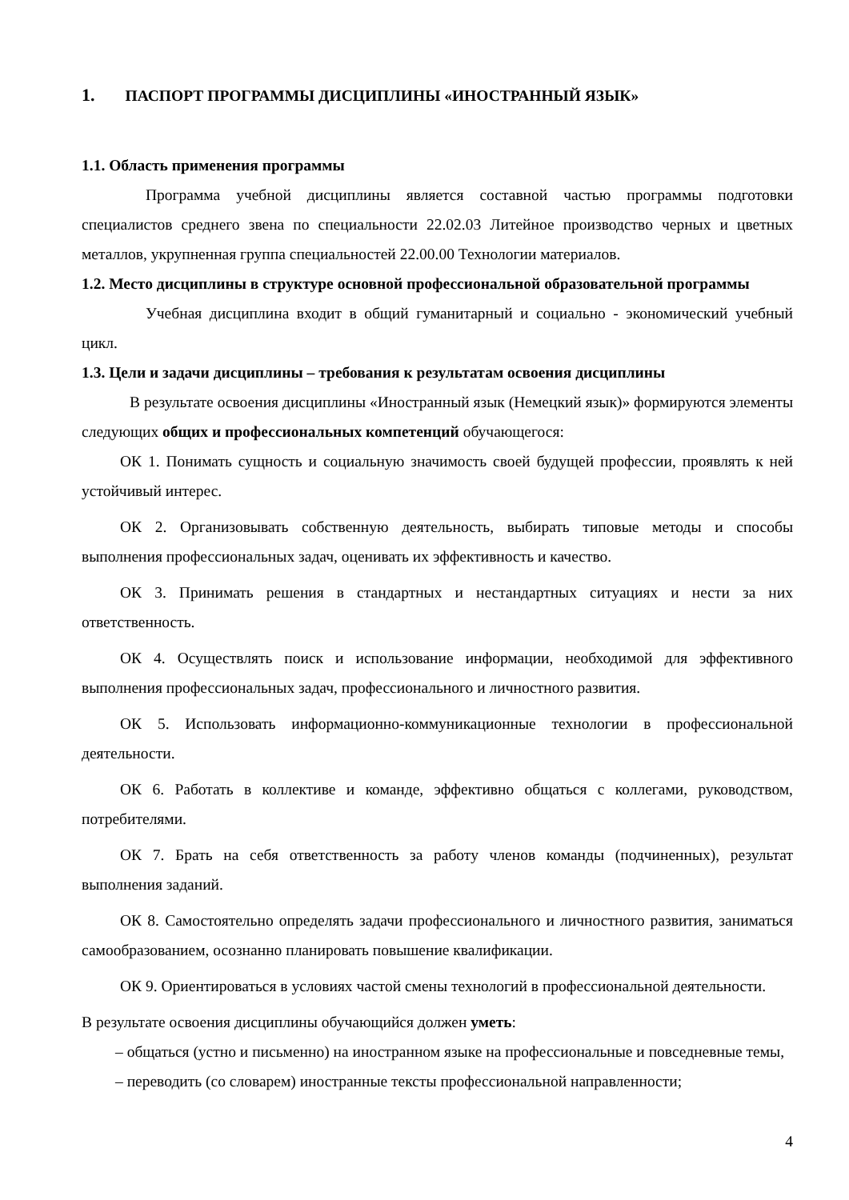1. ПАСПОРТ ПРОГРАММЫ ДИСЦИПЛИНЫ «ИНОСТРАННЫЙ ЯЗЫК»
1.1. Область применения программы
Программа учебной дисциплины является составной частью программы подготовки специалистов среднего звена по специальности 22.02.03 Литейное производство черных и цветных металлов, укрупненная группа специальностей 22.00.00 Технологии материалов.
1.2. Место дисциплины в структуре основной профессиональной образовательной программы
Учебная дисциплина входит в общий гуманитарный и социально - экономический учебный цикл.
1.3. Цели и задачи дисциплины – требования к результатам освоения дисциплины
В результате освоения дисциплины «Иностранный язык (Немецкий язык)» формируются элементы следующих общих и профессиональных компетенций обучающегося:
ОК 1. Понимать сущность и социальную значимость своей будущей профессии, проявлять к ней устойчивый интерес.
ОК 2. Организовывать собственную деятельность, выбирать типовые методы и способы выполнения профессиональных задач, оценивать их эффективность и качество.
ОК 3. Принимать решения в стандартных и нестандартных ситуациях и нести за них ответственность.
ОК 4. Осуществлять поиск и использование информации, необходимой для эффективного выполнения профессиональных задач, профессионального и личностного развития.
ОК 5. Использовать информационно-коммуникационные технологии в профессиональной деятельности.
ОК 6. Работать в коллективе и команде, эффективно общаться с коллегами, руководством, потребителями.
ОК 7. Брать на себя ответственность за работу членов команды (подчиненных), результат выполнения заданий.
ОК 8. Самостоятельно определять задачи профессионального и личностного развития, заниматься самообразованием, осознанно планировать повышение квалификации.
ОК 9. Ориентироваться в условиях частой смены технологий в профессиональной деятельности.
В результате освоения дисциплины обучающийся должен уметь:
– общаться (устно и письменно) на иностранном языке на профессиональные и повседневные темы,
– переводить (со словарем) иностранные тексты профессиональной направленности;
4